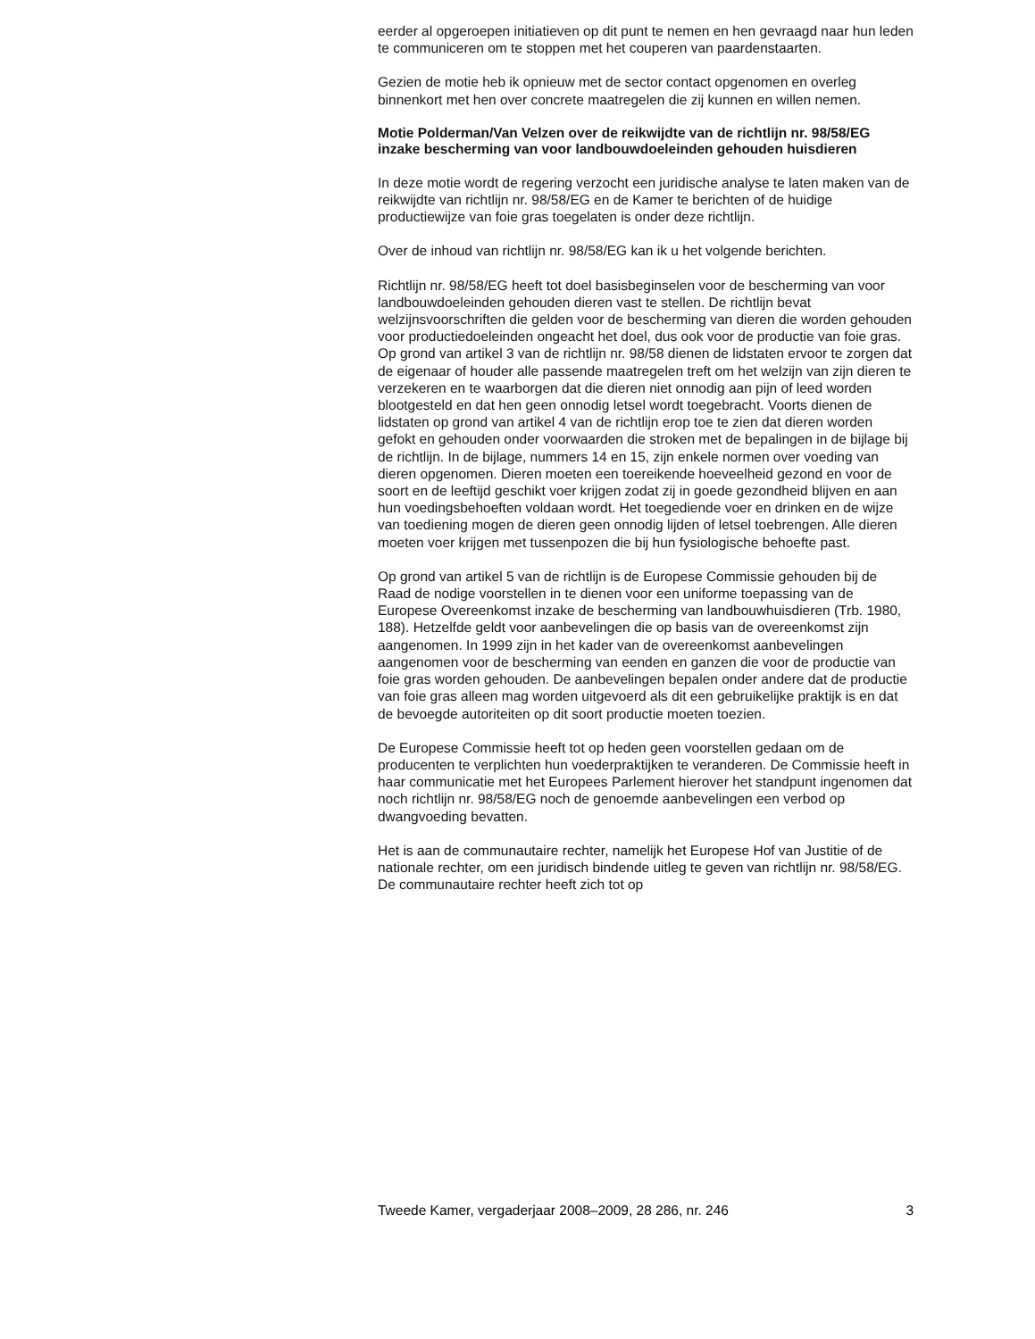eerder al opgeroepen initiatieven op dit punt te nemen en hen gevraagd naar hun leden te communiceren om te stoppen met het couperen van paardenstaarten.
Gezien de motie heb ik opnieuw met de sector contact opgenomen en overleg binnenkort met hen over concrete maatregelen die zij kunnen en willen nemen.
Motie Polderman/Van Velzen over de reikwijdte van de richtlijn nr. 98/58/EG inzake bescherming van voor landbouwdoeleinden gehouden huisdieren
In deze motie wordt de regering verzocht een juridische analyse te laten maken van de reikwijdte van richtlijn nr. 98/58/EG en de Kamer te berichten of de huidige productiewijze van foie gras toegelaten is onder deze richtlijn.
Over de inhoud van richtlijn nr. 98/58/EG kan ik u het volgende berichten.
Richtlijn nr. 98/58/EG heeft tot doel basisbeginselen voor de bescherming van voor landbouwdoeleinden gehouden dieren vast te stellen. De richtlijn bevat welzijnsvoorschriften die gelden voor de bescherming van dieren die worden gehouden voor productiedoeleinden ongeacht het doel, dus ook voor de productie van foie gras. Op grond van artikel 3 van de richtlijn nr. 98/58 dienen de lidstaten ervoor te zorgen dat de eigenaar of houder alle passende maatregelen treft om het welzijn van zijn dieren te verzekeren en te waarborgen dat die dieren niet onnodig aan pijn of leed worden blootgesteld en dat hen geen onnodig letsel wordt toegebracht. Voorts dienen de lidstaten op grond van artikel 4 van de richtlijn erop toe te zien dat dieren worden gefokt en gehouden onder voorwaarden die stroken met de bepalingen in de bijlage bij de richtlijn. In de bijlage, nummers 14 en 15, zijn enkele normen over voeding van dieren opgenomen. Dieren moeten een toereikende hoeveelheid gezond en voor de soort en de leeftijd geschikt voer krijgen zodat zij in goede gezondheid blijven en aan hun voedingsbehoeften voldaan wordt. Het toegediende voer en drinken en de wijze van toediening mogen de dieren geen onnodig lijden of letsel toebrengen. Alle dieren moeten voer krijgen met tussenpozen die bij hun fysiologische behoefte past.
Op grond van artikel 5 van de richtlijn is de Europese Commissie gehouden bij de Raad de nodige voorstellen in te dienen voor een uniforme toepassing van de Europese Overeenkomst inzake de bescherming van landbouwhuisdieren (Trb. 1980, 188). Hetzelfde geldt voor aanbevelingen die op basis van de overeenkomst zijn aangenomen. In 1999 zijn in het kader van de overeenkomst aanbevelingen aangenomen voor de bescherming van eenden en ganzen die voor de productie van foie gras worden gehouden. De aanbevelingen bepalen onder andere dat de productie van foie gras alleen mag worden uitgevoerd als dit een gebruikelijke praktijk is en dat de bevoegde autoriteiten op dit soort productie moeten toezien.
De Europese Commissie heeft tot op heden geen voorstellen gedaan om de producenten te verplichten hun voederpraktijken te veranderen. De Commissie heeft in haar communicatie met het Europees Parlement hierover het standpunt ingenomen dat noch richtlijn nr. 98/58/EG noch de genoemde aanbevelingen een verbod op dwangvoeding bevatten.
Het is aan de communautaire rechter, namelijk het Europese Hof van Justitie of de nationale rechter, om een juridisch bindende uitleg te geven van richtlijn nr. 98/58/EG. De communautaire rechter heeft zich tot op
Tweede Kamer, vergaderjaar 2008–2009, 28 286, nr. 246 3